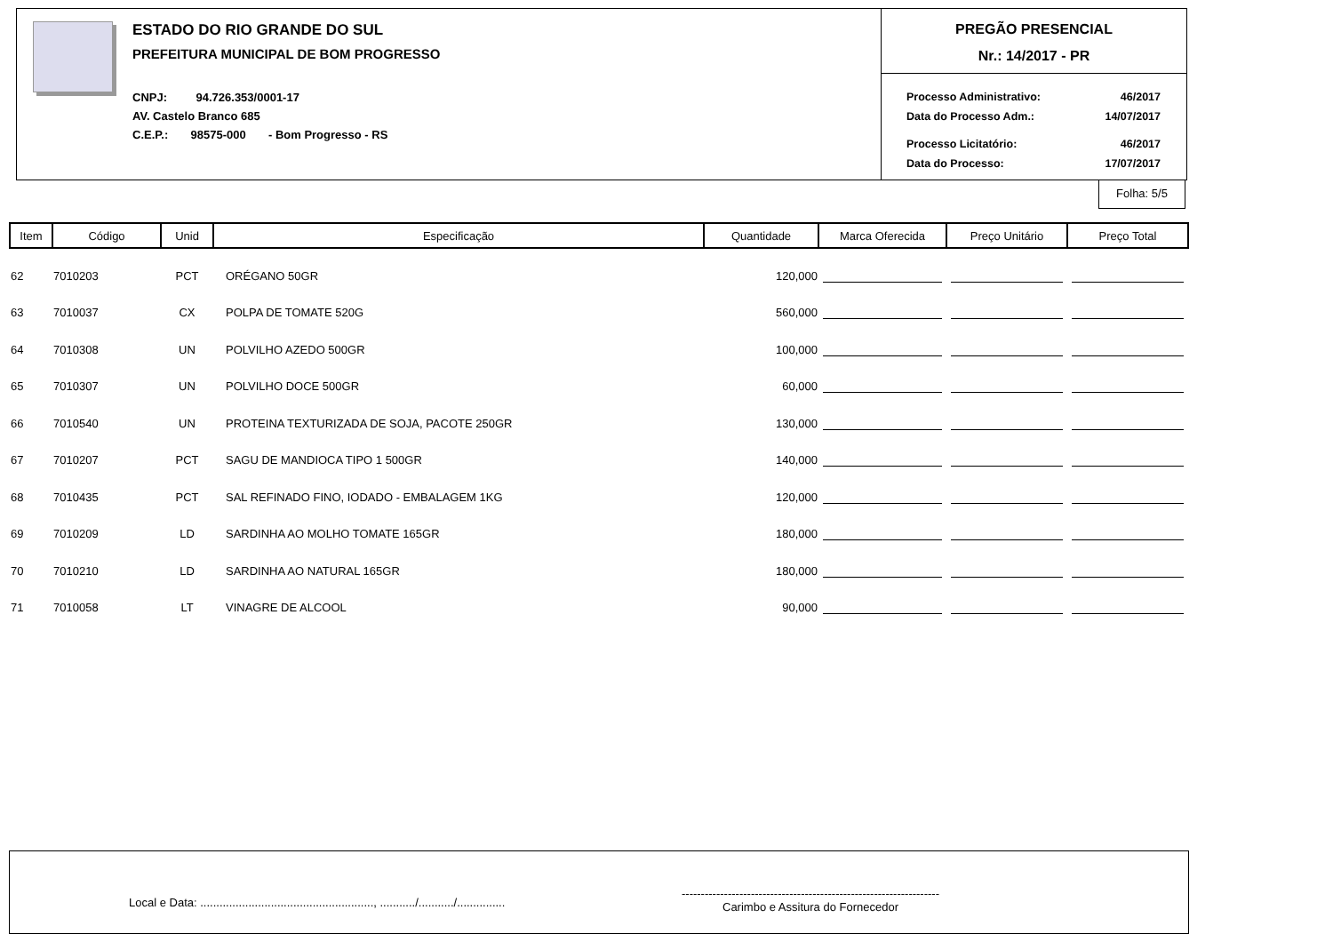ESTADO DO RIO GRANDE DO SUL
PREFEITURA MUNICIPAL DE BOM PROGRESSO
CNPJ: 94.726.353/0001-17
AV. Castelo Branco 685
C.E.P.: 98575-000 - Bom Progresso - RS
PREGÃO PRESENCIAL
Nr.: 14/2017 - PR
| Processo Administrativo: | 46/2017 |
| Data do Processo Adm.: | 14/07/2017 |
| Processo Licitatório: | 46/2017 |
| Data do Processo: | 17/07/2017 |
Folha: 5/5
| Item | Código | Unid | Especificação | Quantidade | Marca Oferecida | Preço Unitário | Preço Total |
| --- | --- | --- | --- | --- | --- | --- | --- |
| 62 | 7010203 | PCT | ORÉGANO 50GR | 120,000 | | | |
| 63 | 7010037 | CX | POLPA DE TOMATE 520G | 560,000 | | | |
| 64 | 7010308 | UN | POLVILHO AZEDO 500GR | 100,000 | | | |
| 65 | 7010307 | UN | POLVILHO DOCE 500GR | 60,000 | | | |
| 66 | 7010540 | UN | PROTEINA TEXTURIZADA DE SOJA, PACOTE 250GR | 130,000 | | | |
| 67 | 7010207 | PCT | SAGU DE MANDIOCA TIPO 1 500GR | 140,000 | | | |
| 68 | 7010435 | PCT | SAL REFINADO FINO, IODADO - EMBALAGEM 1KG | 120,000 | | | |
| 69 | 7010209 | LD | SARDINHA AO MOLHO TOMATE 165GR | 180,000 | | | |
| 70 | 7010210 | LD | SARDINHA AO NATURAL 165GR | 180,000 | | | |
| 71 | 7010058 | LT | VINAGRE DE ALCOOL | 90,000 | | | |
Local e Data: ......................................................, .........../.........../...............
-------------------------------------------------------------------
Carimbo e Assitura do Fornecedor